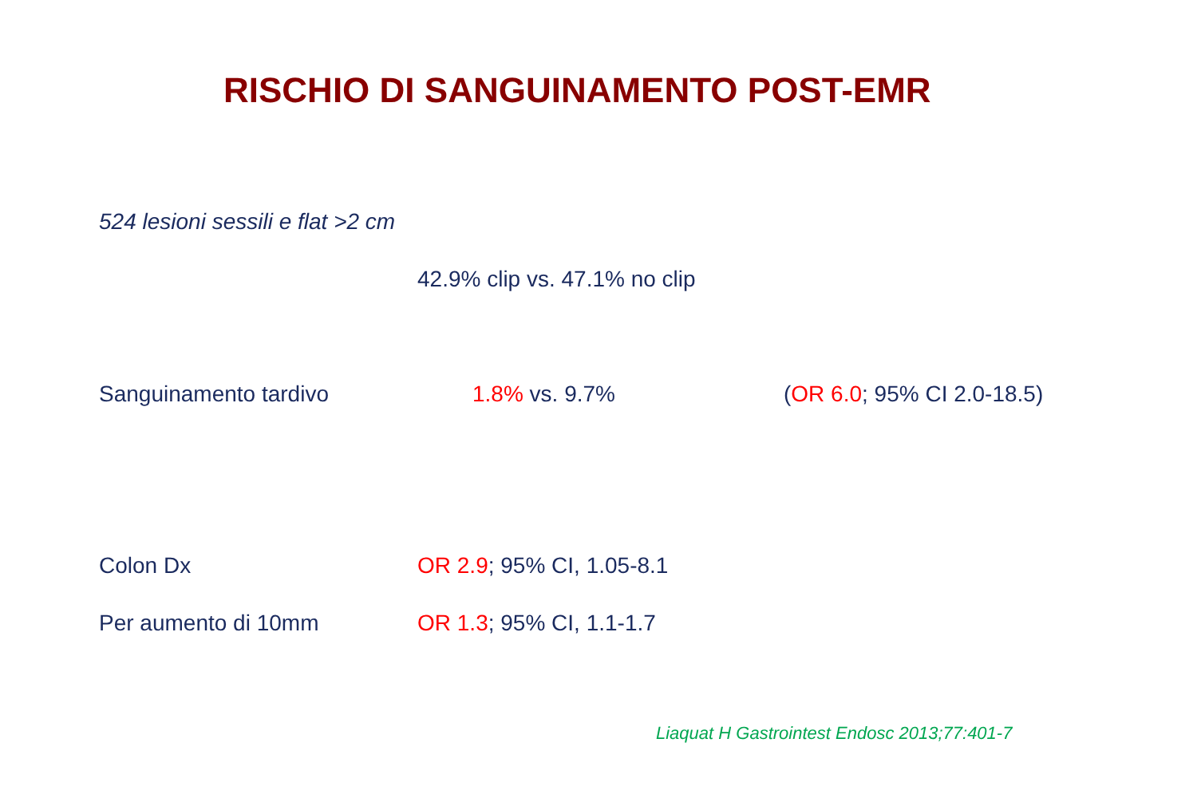RISCHIO DI SANGUINAMENTO POST-EMR
524 lesioni sessili e flat >2 cm
42.9% clip vs. 47.1% no clip
Sanguinamento tardivo 1.8% vs. 9.7% (OR 6.0; 95% CI 2.0-18.5)
Colon Dx OR 2.9; 95% CI, 1.05-8.1
Per aumento di 10mm OR 1.3; 95% CI, 1.1-1.7
Liaquat H Gastrointest Endosc 2013;77:401-7